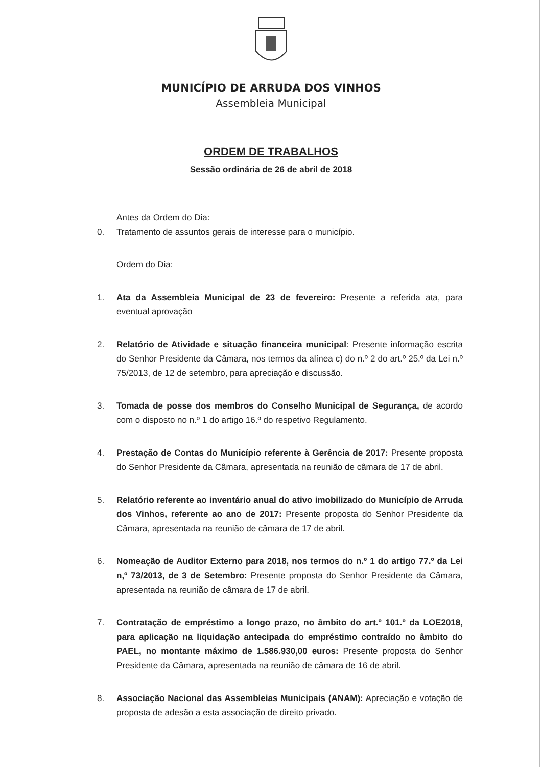MUNICÍPIO DE ARRUDA DOS VINHOS
Assembleia Municipal
ORDEM DE TRABALHOS
Sessão ordinária de 26 de abril de 2018
Antes da Ordem do Dia:
0. Tratamento de assuntos gerais de interesse para o município.
Ordem do Dia:
1. Ata da Assembleia Municipal de 23 de fevereiro: Presente a referida ata, para eventual aprovação
2. Relatório de Atividade e situação financeira municipal: Presente informação escrita do Senhor Presidente da Câmara, nos termos da alínea c) do n.º 2 do art.º 25.º da Lei n.º 75/2013, de 12 de setembro, para apreciação e discussão.
3. Tomada de posse dos membros do Conselho Municipal de Segurança, de acordo com o disposto no n.º 1 do artigo 16.º do respetivo Regulamento.
4. Prestação de Contas do Município referente à Gerência de 2017: Presente proposta do Senhor Presidente da Câmara, apresentada na reunião de câmara de 17 de abril.
5. Relatório referente ao inventário anual do ativo imobilizado do Município de Arruda dos Vinhos, referente ao ano de 2017: Presente proposta do Senhor Presidente da Câmara, apresentada na reunião de câmara de 17 de abril.
6. Nomeação de Auditor Externo para 2018, nos termos do n.º 1 do artigo 77.º da Lei n,º 73/2013, de 3 de Setembro: Presente proposta do Senhor Presidente da Câmara, apresentada na reunião de câmara de 17 de abril.
7. Contratação de empréstimo a longo prazo, no âmbito do art.º 101.º da LOE2018, para aplicação na liquidação antecipada do empréstimo contraído no âmbito do PAEL, no montante máximo de 1.586.930,00 euros: Presente proposta do Senhor Presidente da Câmara, apresentada na reunião de câmara de 16 de abril.
8. Associação Nacional das Assembleias Municipais (ANAM): Apreciação e votação de proposta de adesão a esta associação de direito privado.